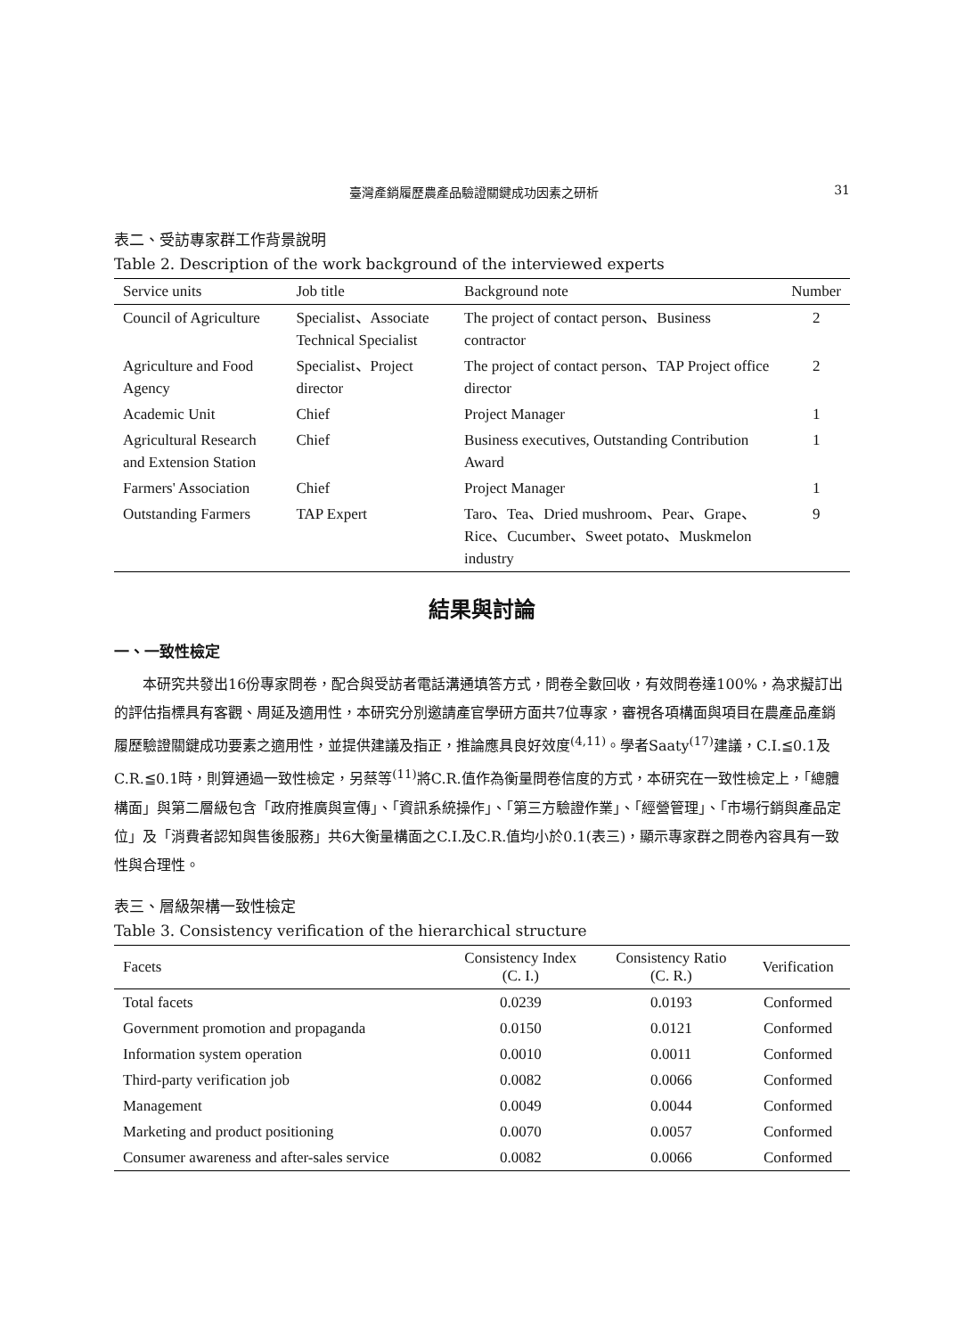臺灣產銷履歷農產品驗證關鍵成功因素之研析 31
表二、受訪專家群工作背景說明
Table 2. Description of the work background of the interviewed experts
| Service units | Job title | Background note | Number |
| --- | --- | --- | --- |
| Council of Agriculture | Specialist、Associate Technical Specialist | The project of contact person、Business contractor | 2 |
| Agriculture and Food Agency | Specialist、Project director | The project of contact person、TAP Project office director | 2 |
| Academic Unit | Chief | Project Manager | 1 |
| Agricultural Research and Extension Station | Chief | Business executives, Outstanding Contribution Award | 1 |
| Farmers' Association | Chief | Project Manager | 1 |
| Outstanding Farmers | TAP Expert | Taro、Tea、Dried mushroom、Pear、Grape、Rice、Cucumber、Sweet potato、Muskmelon industry | 9 |
結果與討論
一、一致性檢定
本研究共發出16份專家問卷，配合與受訪者電話溝通填答方式，問卷全數回收，有效問卷達100%，為求擬訂出的評估指標具有客觀、周延及適用性，本研究分別邀請產官學研方面共7位專家，審視各項構面與項目在農產品產銷履歷驗證關鍵成功要素之適用性，並提供建議及指正，推論應具良好效度<sup>(4,11)</sup>。學者Saaty<sup>(17)</sup>建議，C.I.≦0.1及C.R.≦0.1時，則算通過一致性檢定，另蔡等<sup>(11)</sup>將C.R.值作為衡量問卷信度的方式，本研究在一致性檢定上，「總體構面」與第二層級包含「政府推廣與宣傳」、「資訊系統操作」、「第三方驗證作業」、「經營管理」、「市場行銷與產品定位」及「消費者認知與售後服務」共6大衡量構面之C.I.及C.R.值均小於0.1(表三)，顯示專家群之問卷內容具有一致性與合理性。
表三、層級架構一致性檢定
Table 3. Consistency verification of the hierarchical structure
| Facets | Consistency Index (C. I.) | Consistency Ratio (C. R.) | Verification |
| --- | --- | --- | --- |
| Total facets | 0.0239 | 0.0193 | Conformed |
| Government promotion and propaganda | 0.0150 | 0.0121 | Conformed |
| Information system operation | 0.0010 | 0.0011 | Conformed |
| Third-party verification job | 0.0082 | 0.0066 | Conformed |
| Management | 0.0049 | 0.0044 | Conformed |
| Marketing and product positioning | 0.0070 | 0.0057 | Conformed |
| Consumer awareness and after-sales service | 0.0082 | 0.0066 | Conformed |